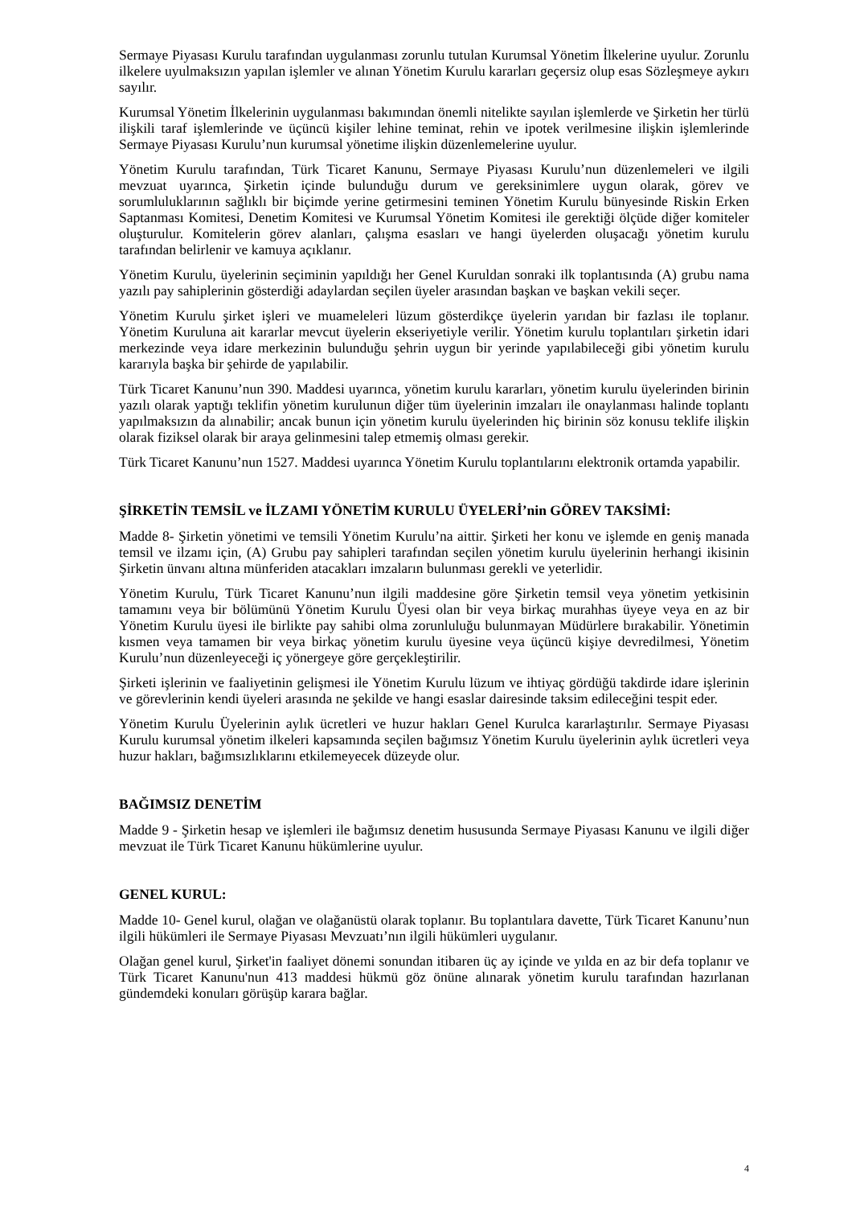Sermaye Piyasası Kurulu tarafından uygulanması zorunlu tutulan Kurumsal Yönetim İlkelerine uyulur. Zorunlu ilkelere uyulmaksızın yapılan işlemler ve alınan Yönetim Kurulu kararları geçersiz olup esas Sözleşmeye aykırı sayılır.
Kurumsal Yönetim İlkelerinin uygulanması bakımından önemli nitelikte sayılan işlemlerde ve Şirketin her türlü ilişkili taraf işlemlerinde ve üçüncü kişiler lehine teminat, rehin ve ipotek verilmesine ilişkin işlemlerinde Sermaye Piyasası Kurulu’nun kurumsal yönetime ilişkin düzenlemelerine uyulur.
Yönetim Kurulu tarafından, Türk Ticaret Kanunu, Sermaye Piyasası Kurulu’nun düzenlemeleri ve ilgili mevzuat uyarınca, Şirketin içinde bulunduğu durum ve gereksinimlere uygun olarak, görev ve sorumluluklarının sağlıklı bir biçimde yerine getirmesini teminen Yönetim Kurulu bünyesinde Riskin Erken Saptanması Komitesi, Denetim Komitesi ve Kurumsal Yönetim Komitesi ile gerektiği ölçüde diğer komiteler oluşturulur. Komitelerin görev alanları, çalışma esasları ve hangi üyelerden oluşacağı yönetim kurulu tarafından belirlenir ve kamuya açıklanır.
Yönetim Kurulu, üyelerinin seçiminin yapıldığı her Genel Kuruldan sonraki ilk toplantısında (A) grubu nama yazılı pay sahiplerinin gösterdiği adaylardan seçilen üyeler arasından başkan ve başkan vekili seçer.
Yönetim Kurulu şirket işleri ve muameleleri lüzum gösterdikçe üyelerin yarıdan bir fazlası ile toplanır. Yönetim Kuruluna ait kararlar mevcut üyelerin ekseriyetiyle verilir. Yönetim kurulu toplantıları şirketin idari merkezinde veya idare merkezinin bulunduğu şehrin uygun bir yerinde yapılabileceği gibi yönetim kurulu kararıyla başka bir şehirde de yapılabilir.
Türk Ticaret Kanunu’nun 390. Maddesi uyarınca, yönetim kurulu kararları, yönetim kurulu üyelerinden birinin yazılı olarak yaptığı teklifin yönetim kurulunun diğer tüm üyelerinin imzaları ile onaylanması halinde toplantı yapılmaksızın da alınabilir; ancak bunun için yönetim kurulu üyelerinden hiç birinin söz konusu teklife ilişkin olarak fiziksel olarak bir araya gelinmesini talep etmemiş olması gerekir.
Türk Ticaret Kanunu’nun 1527. Maddesi uyarınca Yönetim Kurulu toplantılarını elektronik ortamda yapabilir.
ŞİRKETİN TEMSİL ve İLZAMI YÖNETİM KURULU ÜYELERİ’nin GÖREV TAKSİMİ:
Madde 8- Şirketin yönetimi ve temsili Yönetim Kurulu’na aittir. Şirketi her konu ve işlemde en geniş manada temsil ve ilzamı için, (A) Grubu pay sahipleri tarafından seçilen yönetim kurulu üyelerinin herhangi ikisinin Şirketin ünvanı altına münferiden atacakları imzaların bulunması gerekli ve yeterlidir.
Yönetim Kurulu, Türk Ticaret Kanunu’nun ilgili maddesine göre Şirketin temsil veya yönetim yetkisinin tamamını veya bir bölümünü Yönetim Kurulu Üyesi olan bir veya birkaç murahhas üyeye veya en az bir Yönetim Kurulu üyesi ile birlikte pay sahibi olma zorunluluğu bulunmayan Müdürlere bırakabilir. Yönetimin kısmen veya tamamen bir veya birkaç yönetim kurulu üyesine veya üçüncü kişiye devredilmesi, Yönetim Kurulu’nun düzenleyeceği iç yönergeye göre gerçekleştirilir.
Şirketi işlerinin ve faaliyetinin gelişmesi ile Yönetim Kurulu lüzum ve ihtiyaç gördüğü takdirde idare işlerinin ve görevlerinin kendi üyeleri arasında ne şekilde ve hangi esaslar dairesinde taksim edileceğini tespit eder.
Yönetim Kurulu Üyelerinin aylık ücretleri ve huzur hakları Genel Kurulca kararlaştırılır. Sermaye Piyasası Kurulu kurumsal yönetim ilkeleri kapsamında seçilen bağımsız Yönetim Kurulu üyelerinin aylık ücretleri veya huzur hakları, bağımsızlıklarını etkilemeyecek düzeyde olur.
BAĞIMSIZ DENETİM
Madde 9 - Şirketin hesap ve işlemleri ile bağımsız denetim hususunda Sermaye Piyasası Kanunu ve ilgili diğer mevzuat ile Türk Ticaret Kanunu hükümlerine uyulur.
GENEL KURUL:
Madde 10- Genel kurul, olağan ve olağanüstü olarak toplanır. Bu toplantılara davette, Türk Ticaret Kanunu’nun ilgili hükümleri ile Sermaye Piyasası Mevzuatı’nın ilgili hükümleri uygulanır.
Olağan genel kurul, Şirket'in faaliyet dönemi sonundan itibaren üç ay içinde ve yılda en az bir defa toplanır ve Türk Ticaret Kanunu'nun 413 maddesi hükmü göz önüne alınarak yönetim kurulu tarafından hazırlanan gündemdeki konuları görüşüp karara bağlar.
4